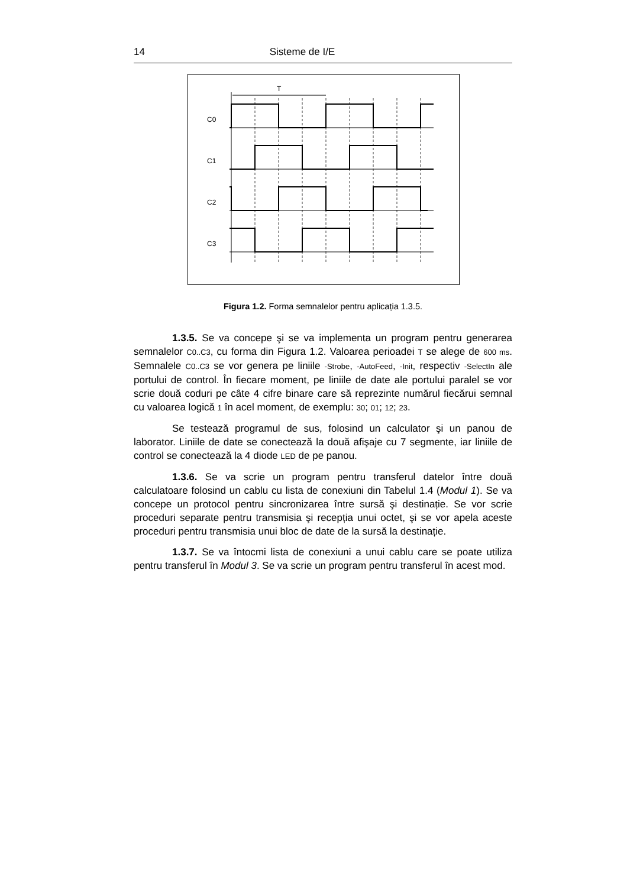14 Sisteme de I/E
T
C0
C1
C2
C3
Figura 1.2. Forma semnalelor pentru aplicația 1.3.5.
1.3.5. Se va concepe şi se va implementa un program pentru generarea semnalelor C0..C3, cu forma din Figura 1.2. Valoarea perioadei T se alege de 600 ms. Semnalele C0..C3 se vor genera pe liniile -Strobe, -AutoFeed, -Init, respectiv -SelectIn ale portului de control. În fiecare moment, pe liniile de date ale portului paralel se vor scrie două coduri pe câte 4 cifre binare care să reprezinte numărul fiecărui semnal cu valoarea logică 1 în acel moment, de exemplu: 30; 01; 12; 23.
Se testează programul de sus, folosind un calculator şi un panou de laborator. Liniile de date se conectează la două afişaje cu 7 segmente, iar liniile de control se conectează la 4 diode LED de pe panou.
1.3.6. Se va scrie un program pentru transferul datelor între două calculatoare folosind un cablu cu lista de conexiuni din Tabelul 1.4 (Modul 1). Se va concepe un protocol pentru sincronizarea între sursă şi destinație. Se vor scrie proceduri separate pentru transmisia şi recepția unui octet, şi se vor apela aceste proceduri pentru transmisia unui bloc de date de la sursă la destinație.
1.3.7. Se va întocmi lista de conexiuni a unui cablu care se poate utiliza pentru transferul în Modul 3. Se va scrie un program pentru transferul în acest mod.